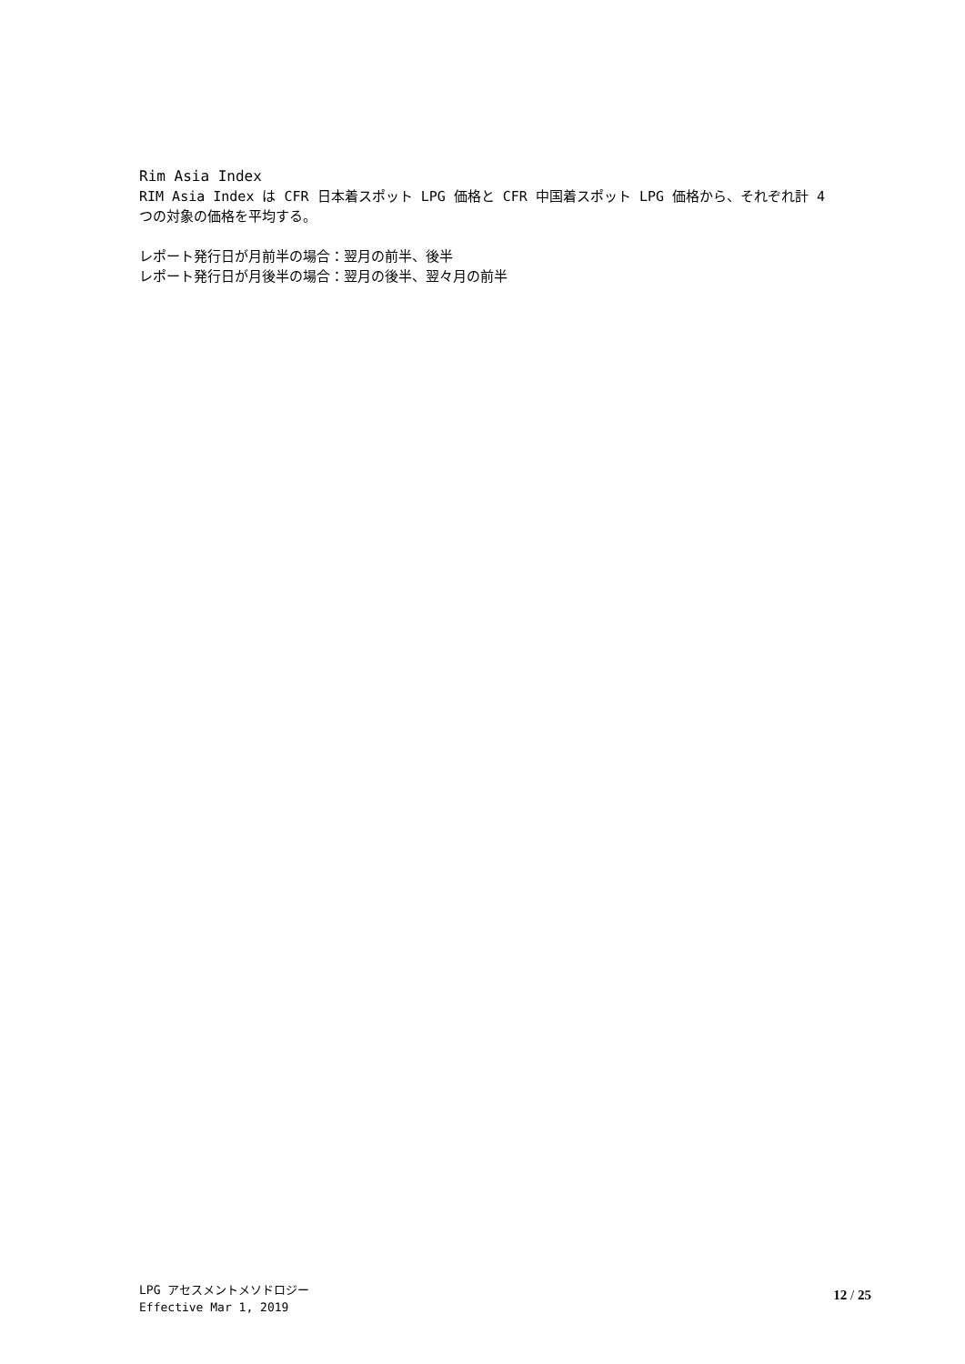Rim Asia Index
RIM Asia Index は CFR 日本着スポット LPG 価格と CFR 中国着スポット LPG 価格から、それぞれ計 4 つの対象の価格を平均する。
レポート発行日が月前半の場合：翌月の前半、後半
レポート発行日が月後半の場合：翌月の後半、翌々月の前半
LPG アセスメントメソドロジー
Effective Mar 1, 2019
12 / 25